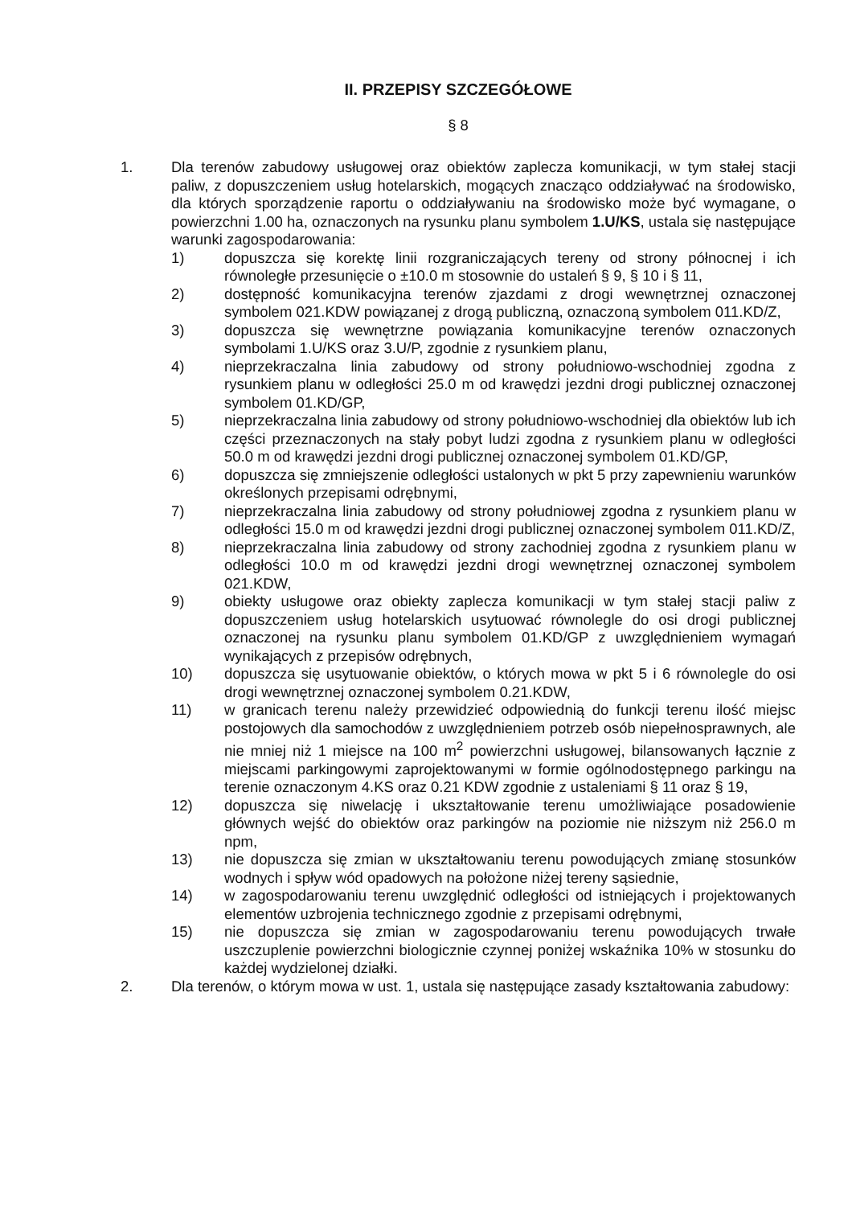II. PRZEPISY SZCZEGÓŁOWE
§ 8
1. Dla terenów zabudowy usługowej oraz obiektów zaplecza komunikacji, w tym stałej stacji paliw, z dopuszczeniem usług hotelarskich, mogących znacząco oddziaływać na środowisko, dla których sporządzenie raportu o oddziaływaniu na środowisko może być wymagane, o powierzchni 1.00 ha, oznaczonych na rysunku planu symbolem 1.U/KS, ustala się następujące warunki zagospodarowania:
1) dopuszcza się korektę linii rozgraniczających tereny od strony północnej i ich równoległe przesunięcie o ±10.0 m stosownie do ustaleń § 9, § 10 i § 11,
2) dostępność komunikacyjna terenów zjazdami z drogi wewnętrznej oznaczonej symbolem 021.KDW powiązanej z drogą publiczną, oznaczoną symbolem 011.KD/Z,
3) dopuszcza się wewnętrzne powiązania komunikacyjne terenów oznaczonych symbolami 1.U/KS oraz 3.U/P, zgodnie z rysunkiem planu,
4) nieprzekraczalna linia zabudowy od strony południowo-wschodniej zgodna z rysunkiem planu w odległości 25.0 m od krawędzi jezdni drogi publicznej oznaczonej symbolem 01.KD/GP,
5) nieprzekraczalna linia zabudowy od strony południowo-wschodniej dla obiektów lub ich części przeznaczonych na stały pobyt ludzi zgodna z rysunkiem planu w odległości 50.0 m od krawędzi jezdni drogi publicznej oznaczonej symbolem 01.KD/GP,
6) dopuszcza się zmniejszenie odległości ustalonych w pkt 5 przy zapewnieniu warunków określonych przepisami odrębnymi,
7) nieprzekraczalna linia zabudowy od strony południowej zgodna z rysunkiem planu w odległości 15.0 m od krawędzi jezdni drogi publicznej oznaczonej symbolem 011.KD/Z,
8) nieprzekraczalna linia zabudowy od strony zachodniej zgodna z rysunkiem planu w odległości 10.0 m od krawędzi jezdni drogi wewnętrznej oznaczonej symbolem 021.KDW,
9) obiekty usługowe oraz obiekty zaplecza komunikacji w tym stałej stacji paliw z dopuszczeniem usług hotelarskich usytuować równolegle do osi drogi publicznej oznaczonej na rysunku planu symbolem 01.KD/GP z uwzględnieniem wymagań wynikających z przepisów odrębnych,
10) dopuszcza się usytuowanie obiektów, o których mowa w pkt 5 i 6 równolegle do osi drogi wewnętrznej oznaczonej symbolem 0.21.KDW,
11) w granicach terenu należy przewidzieć odpowiednią do funkcji terenu ilość miejsc postojowych dla samochodów z uwzględnieniem potrzeb osób niepełnosprawnych, ale nie mniej niż 1 miejsce na 100 m<sup>2</sup> powierzchni usługowej, bilansowanych łącznie z miejscami parkingowymi zaprojektowanymi w formie ogólnodostępnego parkingu na terenie oznaczonym 4.KS oraz 0.21 KDW zgodnie z ustaleniami § 11 oraz § 19,
12) dopuszcza się niwelację i ukształtowanie terenu umożliwiające posadowienie głównych wejść do obiektów oraz parkingów na poziomie nie niższym niż 256.0 m npm,
13) nie dopuszcza się zmian w ukształtowaniu terenu powodujących zmianę stosunków wodnych i spływ wód opadowych na położone niżej tereny sąsiednie,
14) w zagospodarowaniu terenu uwzględnić odległości od istniejących i projektowanych elementów uzbrojenia technicznego zgodnie z przepisami odrębnymi,
15) nie dopuszcza się zmian w zagospodarowaniu terenu powodujących trwałe uszczuplenie powierzchni biologicznie czynnej poniżej wskaźnika 10% w stosunku do każdej wydzielonej działki.
2. Dla terenów, o którym mowa w ust. 1, ustala się następujące zasady kształtowania zabudowy: